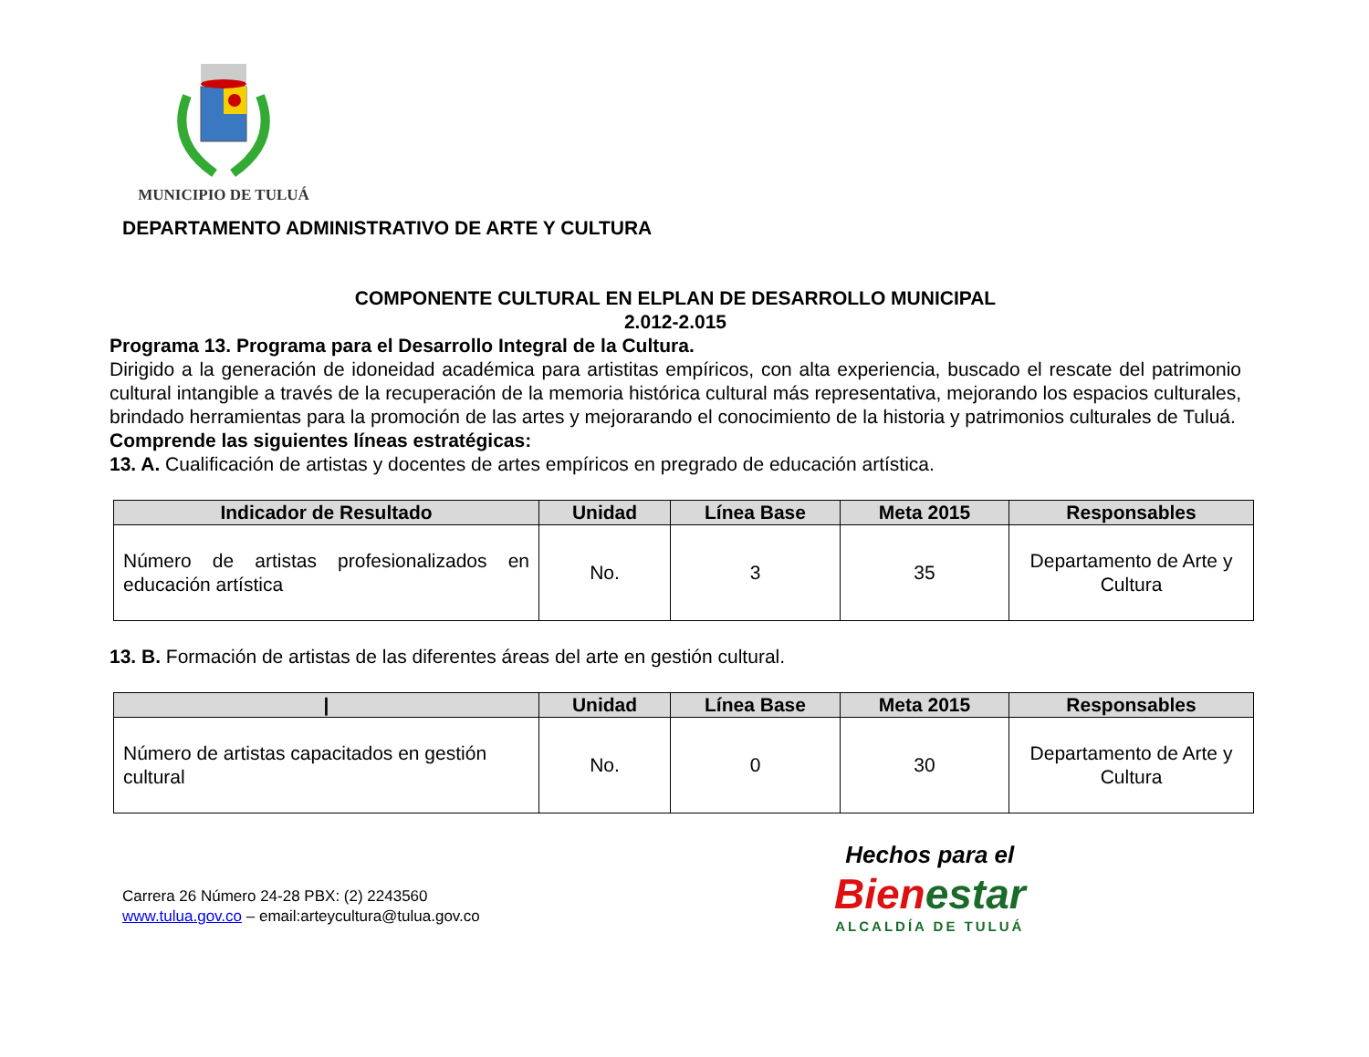MUNICIPIO DE TULUÁ
DEPARTAMENTO ADMINISTRATIVO DE ARTE Y CULTURA
COMPONENTE CULTURAL EN ELPLAN DE DESARROLLO MUNICIPAL
2.012-2.015
Programa 13. Programa para el Desarrollo Integral de la Cultura.
Dirigido a la generación de idoneidad académica para artistitas empíricos, con alta experiencia, buscado el rescate del patrimonio cultural intangible a través de la recuperación de la memoria histórica cultural más representativa, mejorando los espacios culturales, brindado herramientas para la promoción de las artes y mejorarando el conocimiento de la historia y patrimonios culturales de Tuluá.
Comprende las siguientes líneas estratégicas:
13. A. Cualificación de artistas y docentes de artes empíricos en pregrado de educación artística.
| Indicador de Resultado | Unidad | Línea Base | Meta 2015 | Responsables |
| --- | --- | --- | --- | --- |
| Número de artistas profesionalizados en educación artística | No. | 3 | 35 | Departamento de Arte y Cultura |
13. B. Formación de artistas de las diferentes áreas del arte en gestión cultural.
| / | Unidad | Línea Base | Meta 2015 | Responsables |
| --- | --- | --- | --- | --- |
| Número de artistas capacitados en gestión cultural | No. | 0 | 30 | Departamento de Arte y Cultura |
Carrera 26 Número 24-28 PBX: (2) 2243560
www.tulua.gov.co – email:arteycultura@tulua.gov.co
Hechos para el
Bien estar
ALCALDÍA DE TULUÁ